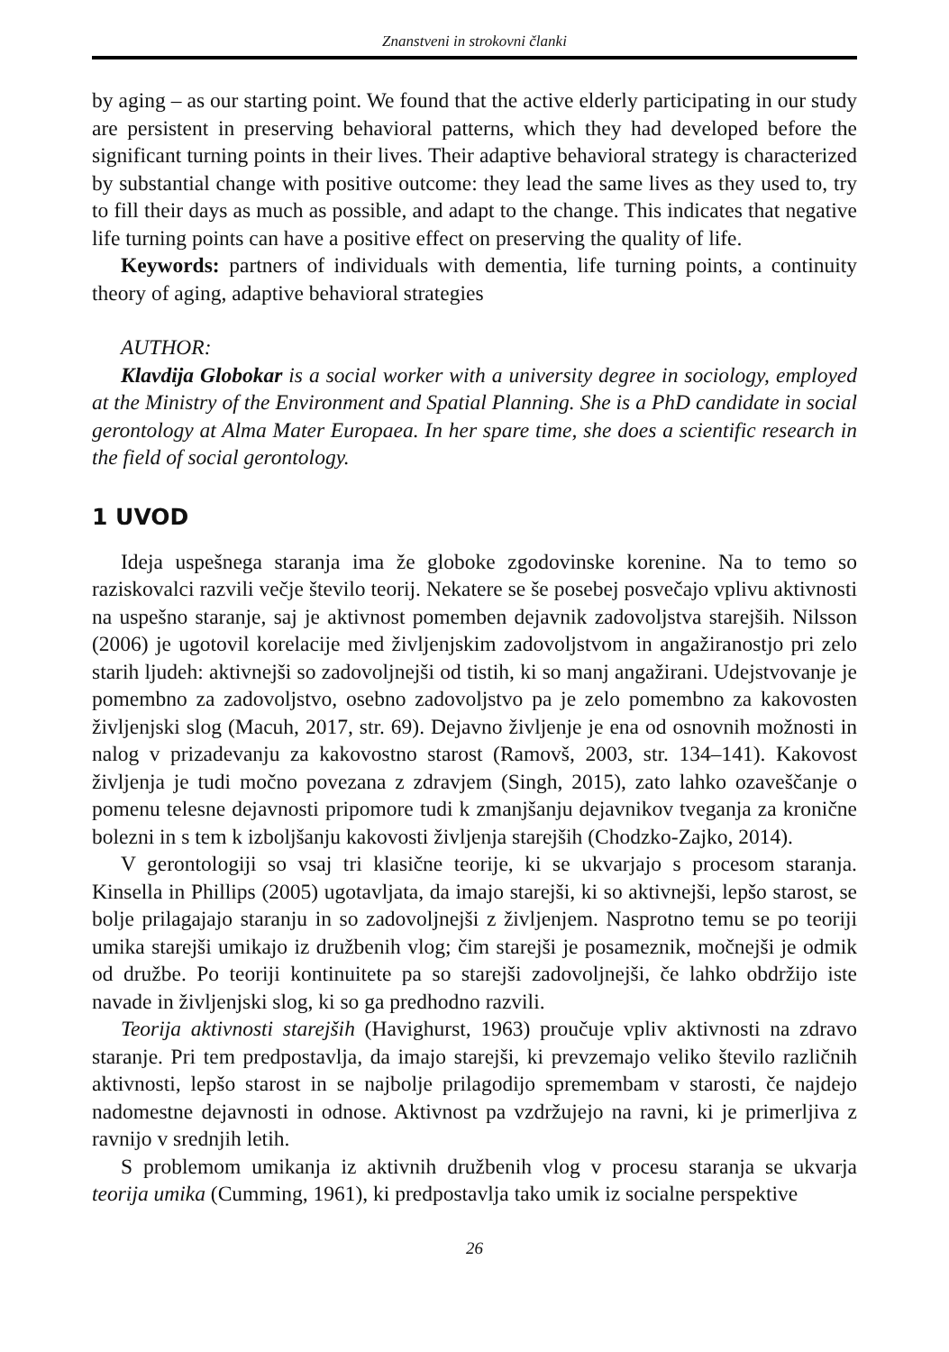Znanstveni in strokovni članki
by aging – as our starting point. We found that the active elderly participating in our study are persistent in preserving behavioral patterns, which they had developed before the significant turning points in their lives. Their adaptive behavioral strategy is characterized by substantial change with positive outcome: they lead the same lives as they used to, try to fill their days as much as possible, and adapt to the change. This indicates that negative life turning points can have a positive effect on preserving the quality of life.
Keywords: partners of individuals with dementia, life turning points, a continuity theory of aging, adaptive behavioral strategies
AUTHOR:
Klavdija Globokar is a social worker with a university degree in sociology, employed at the Ministry of the Environment and Spatial Planning. She is a PhD candidate in social gerontology at Alma Mater Europaea. In her spare time, she does a scientific research in the field of social gerontology.
1 UVOD
Ideja uspešnega staranja ima že globoke zgodovinske korenine. Na to temo so raziskovalci razvili večje število teorij. Nekatere se še posebej posvečajo vplivu aktivnosti na uspešno staranje, saj je aktivnost pomemben dejavnik zadovoljstva starejših. Nilsson (2006) je ugotovil korelacije med življenjskim zadovoljstvom in angažiranostjo pri zelo starih ljudeh: aktivnejši so zadovoljnejši od tistih, ki so manj angažirani. Udejstvovanje je pomembno za zadovoljstvo, osebno zadovoljstvo pa je zelo pomembno za kakovosten življenjski slog (Macuh, 2017, str. 69). Dejavno življenje je ena od osnovnih možnosti in nalog v prizadevanju za kakovostno starost (Ramovš, 2003, str. 134–141). Kakovost življenja je tudi močno povezana z zdravjem (Singh, 2015), zato lahko ozaveščanje o pomenu telesne dejavnosti pripomore tudi k zmanjšanju dejavnikov tveganja za kronične bolezni in s tem k izboljšanju kakovosti življenja starejših (Chodzko-Zajko, 2014).
V gerontologiji so vsaj tri klasične teorije, ki se ukvarjajo s procesom staranja. Kinsella in Phillips (2005) ugotavljata, da imajo starejši, ki so aktivnejši, lepšo starost, se bolje prilagajajo staranju in so zadovoljnejši z življenjem. Nasprotno temu se po teoriji umika starejši umikajo iz družbenih vlog; čim starejši je posameznik, močnejši je odmik od družbe. Po teoriji kontinuitete pa so starejši zadovoljnejši, če lahko obdržijo iste navade in življenjski slog, ki so ga predhodno razvili.
Teorija aktivnosti starejših (Havighurst, 1963) proučuje vpliv aktivnosti na zdravo staranje. Pri tem predpostavlja, da imajo starejši, ki prevzemajo veliko število različnih aktivnosti, lepšo starost in se najbolje prilagodijo spremembam v starosti, če najdejo nadomestne dejavnosti in odnose. Aktivnost pa vzdržujejo na ravni, ki je primerljiva z ravnijo v srednjih letih.
S problemom umikanja iz aktivnih družbenih vlog v procesu staranja se ukvarja teorija umika (Cumming, 1961), ki predpostavlja tako umik iz socialne perspektive
26